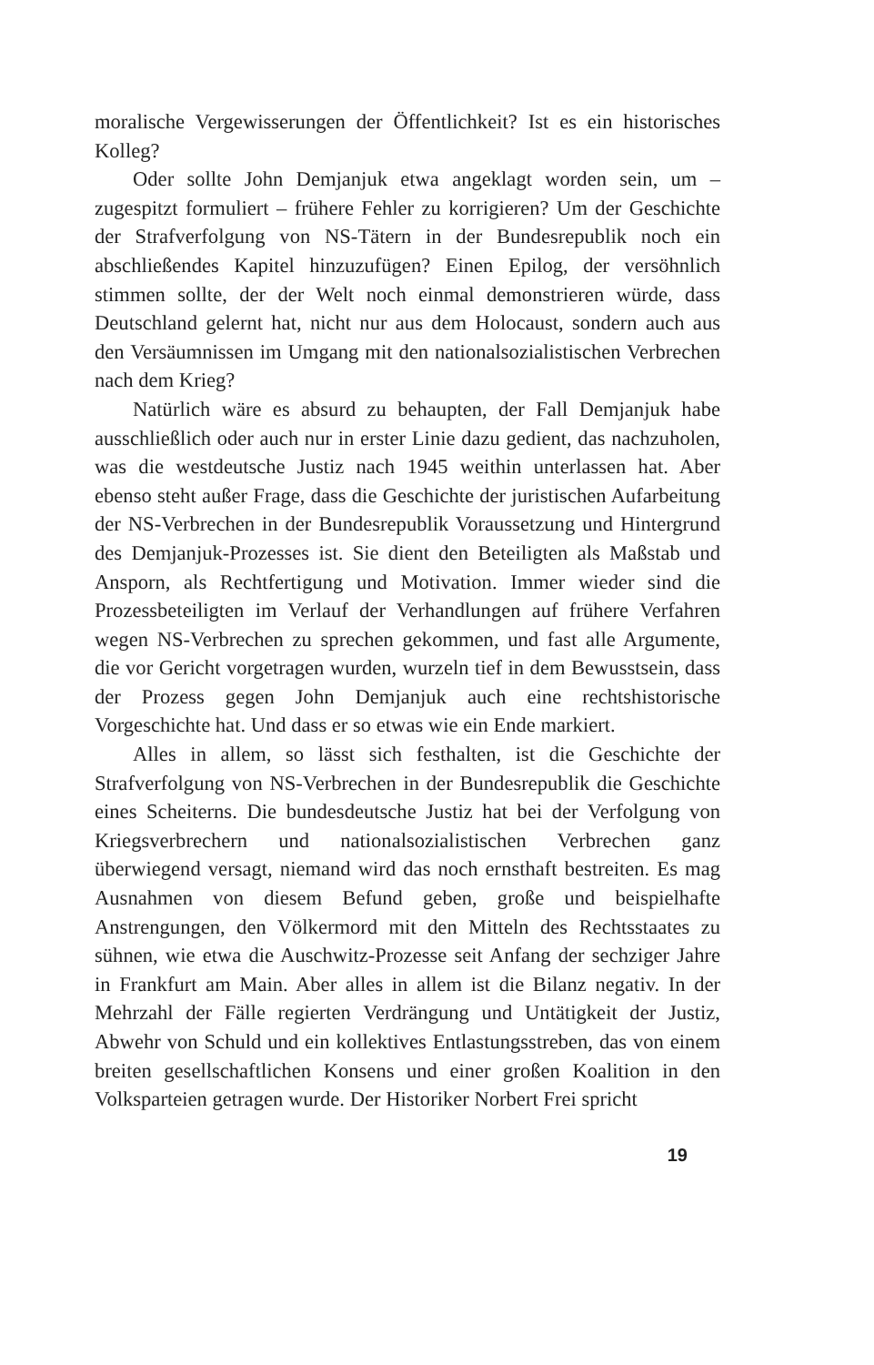moralische Vergewisserungen der Öffentlichkeit? Ist es ein historisches Kolleg?
Oder sollte John Demjanjuk etwa angeklagt worden sein, um – zugespitzt formuliert – frühere Fehler zu korrigieren? Um der Geschichte der Strafverfolgung von NS-Tätern in der Bundesrepublik noch ein abschließendes Kapitel hinzuzufügen? Einen Epilog, der versöhnlich stimmen sollte, der der Welt noch einmal demonstrieren würde, dass Deutschland gelernt hat, nicht nur aus dem Holocaust, sondern auch aus den Versäumnissen im Umgang mit den nationalsozialistischen Verbrechen nach dem Krieg?
Natürlich wäre es absurd zu behaupten, der Fall Demjanjuk habe ausschließlich oder auch nur in erster Linie dazu gedient, das nachzuholen, was die westdeutsche Justiz nach 1945 weithin unterlassen hat. Aber ebenso steht außer Frage, dass die Geschichte der juristischen Aufarbeitung der NS-Verbrechen in der Bundesrepublik Voraussetzung und Hintergrund des Demjanjuk-Prozesses ist. Sie dient den Beteiligten als Maßstab und Ansporn, als Rechtfertigung und Motivation. Immer wieder sind die Prozessbeteiligten im Verlauf der Verhandlungen auf frühere Verfahren wegen NS-Verbrechen zu sprechen gekommen, und fast alle Argumente, die vor Gericht vorgetragen wurden, wurzeln tief in dem Bewusstsein, dass der Prozess gegen John Demjanjuk auch eine rechtshistorische Vorgeschichte hat. Und dass er so etwas wie ein Ende markiert.
Alles in allem, so lässt sich festhalten, ist die Geschichte der Strafverfolgung von NS-Verbrechen in der Bundesrepublik die Geschichte eines Scheiterns. Die bundesdeutsche Justiz hat bei der Verfolgung von Kriegsverbrechern und nationalsozialistischen Verbrechen ganz überwiegend versagt, niemand wird das noch ernsthaft bestreiten. Es mag Ausnahmen von diesem Befund geben, große und beispielhafte Anstrengungen, den Völkermord mit den Mitteln des Rechtsstaates zu sühnen, wie etwa die Auschwitz-Prozesse seit Anfang der sechziger Jahre in Frankfurt am Main. Aber alles in allem ist die Bilanz negativ. In der Mehrzahl der Fälle regierten Verdrängung und Untätigkeit der Justiz, Abwehr von Schuld und ein kollektives Entlastungsstreben, das von einem breiten gesellschaftlichen Konsens und einer großen Koalition in den Volksparteien getragen wurde. Der Historiker Norbert Frei spricht
19